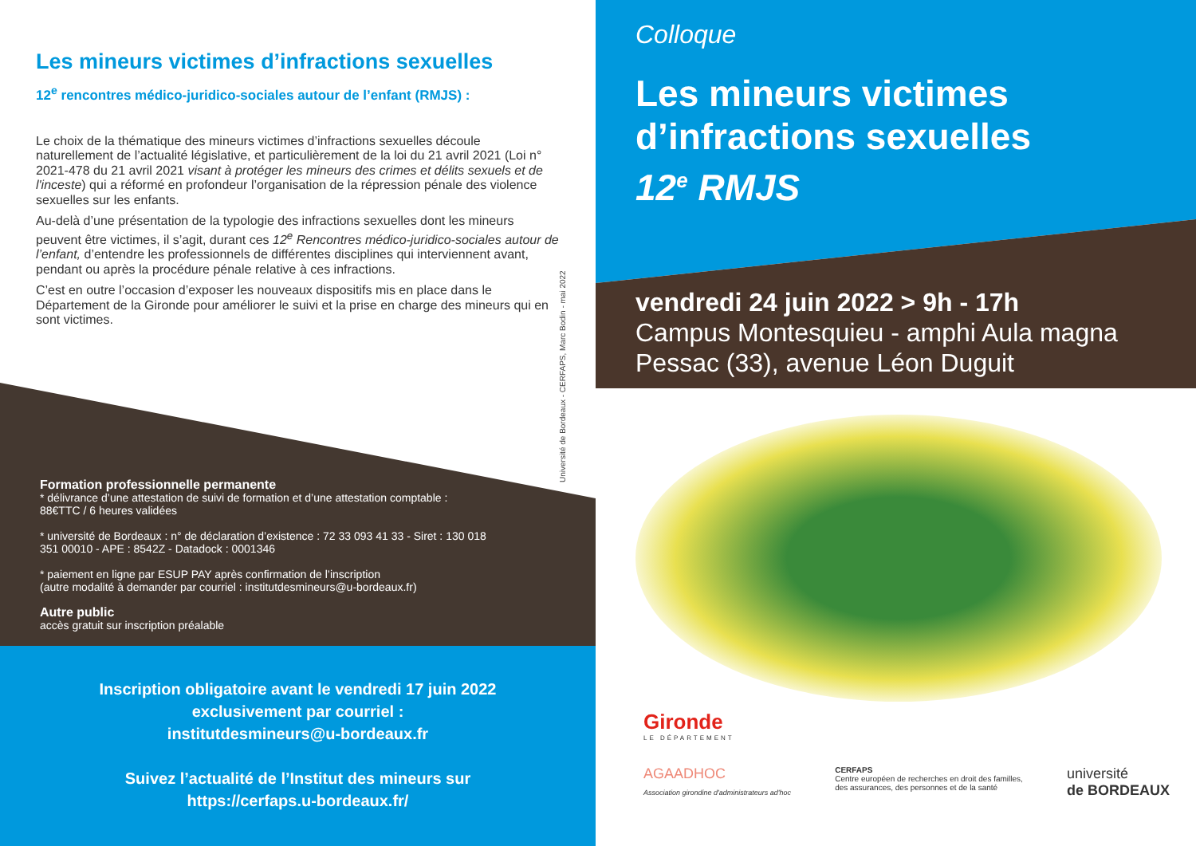Les mineurs victimes d’infractions sexuelles
12<sup>e</sup> rencontres médico-juridico-sociales autour de l’enfant (RMJS) :
Le choix de la thématique des mineurs victimes d’infractions sexuelles découle naturellement de l’actualité législative, et particulièrement de la loi du 21 avril 2021 (Loi n° 2021-478 du 21 avril 2021 visant à protéger les mineurs des crimes et délits sexuels et de l'inceste) qui a réformé en profondeur l’organisation de la répression pénale des violence sexuelles sur les enfants.
Au-delà d’une présentation de la typologie des infractions sexuelles dont les mineurs peuvent être victimes, il s’agit, durant ces 12<sup>e</sup> Rencontres médico-juridico-sociales autour de l’enfant, d’entendre les professionnels de différentes disciplines qui interviennent avant, pendant ou après la procédure pénale relative à ces infractions.
C’est en outre l’occasion d’exposer les nouveaux dispositifs mis en place dans le Département de la Gironde pour améliorer le suivi et la prise en charge des mineurs qui en sont victimes.
Université de Bordeaux - CERFAPS, Marc Bodin - mai 2022
Formation professionnelle permanente
* délivrance d’une attestation de suivi de formation et d’une attestation comptable : 88€TTC / 6 heures validées
* université de Bordeaux : n° de déclaration d’existence : 72 33 093 41 33 - Siret : 130 018 351 00010 - APE : 8542Z - Datadock : 0001346
* paiement en ligne par ESUP PAY après confirmation de l’inscription
(autre modalité à demander par courriel : institutdesmineurs@u-bordeaux.fr)
Autre public
accès gratuit sur inscription préalable
Inscription obligatoire avant le vendredi 17 juin 2022
exclusivement par courriel :
institutdesmineurs@u-bordeaux.fr
Suivez l’actualité de l’Institut des mineurs sur
https://cerfaps.u-bordeaux.fr/
Colloque
Les mineurs victimes
d’infractions sexuelles
12<sup>e</sup> RMJS
vendredi 24 juin 2022 > 9h - 17h
Campus Montesquieu - amphi Aula magna
Pessac (33), avenue Léon Duguit
Gironde
LE DÉPARTEMENT
AGAADHOC
Association girondine d'administrateurs ad'hoc
CERFAPS
Centre européen de recherches en droit des familles,
des assurances, des personnes et de la santé
université
de BORDEAUX